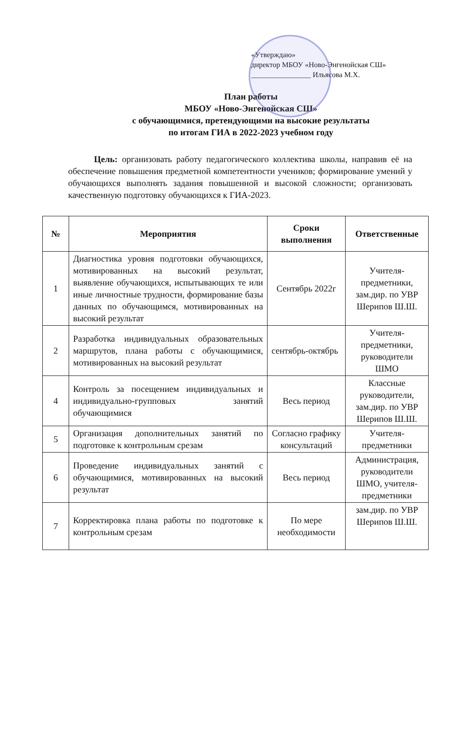«Утверждаю»
директор МБОУ «Ново-Энгенойская СШ»
________________ Ильясова М.Х.
План работы
МБОУ «Ново-Энгенойская СШ»
с обучающимися, претендующими на высокие результаты
по итогам ГИА в 2022-2023 учебном году
Цель: организовать работу педагогического коллектива школы, направив её на обеспечение повышения предметной компетентности учеников; формирование умений у обучающихся выполнять задания повышенной и высокой сложности; организовать качественную подготовку обучающихся к ГИА-2023.
| № | Мероприятия | Сроки выполнения | Ответственные |
| --- | --- | --- | --- |
| 1 | Диагностика уровня подготовки обучающихся, мотивированных на высокий результат, выявление обучающихся, испытывающих те или иные личностные трудности, формирование базы данных по обучающимся, мотивированных на высокий результат | Сентябрь 2022г | Учителя-предметники, зам.дир. по УВР Шерипов Ш.Ш. |
| 2 | Разработка индивидуальных образовательных маршрутов, плана работы с обучающимися, мотивированных на высокий результат | сентябрь-октябрь | Учителя-предметники, руководители ШМО |
| 4 | Контроль за посещением индивидуальных и индивидуально-групповых занятий обучающимися | Весь период | Классные руководители, зам.дир. по УВР Шерипов Ш.Ш. |
| 5 | Организация дополнительных занятий по подготовке к контрольным срезам | Согласно графику консультаций | Учителя-предметники |
| 6 | Проведение индивидуальных занятий с обучающимися, мотивированных на высокий результат | Весь период | Администрация, руководители ШМО, учителя-предметники |
| 7 | Корректировка плана работы по подготовке к контрольным срезам | По мере необходимости | зам.дир. по УВР Шерипов Ш.Ш. |